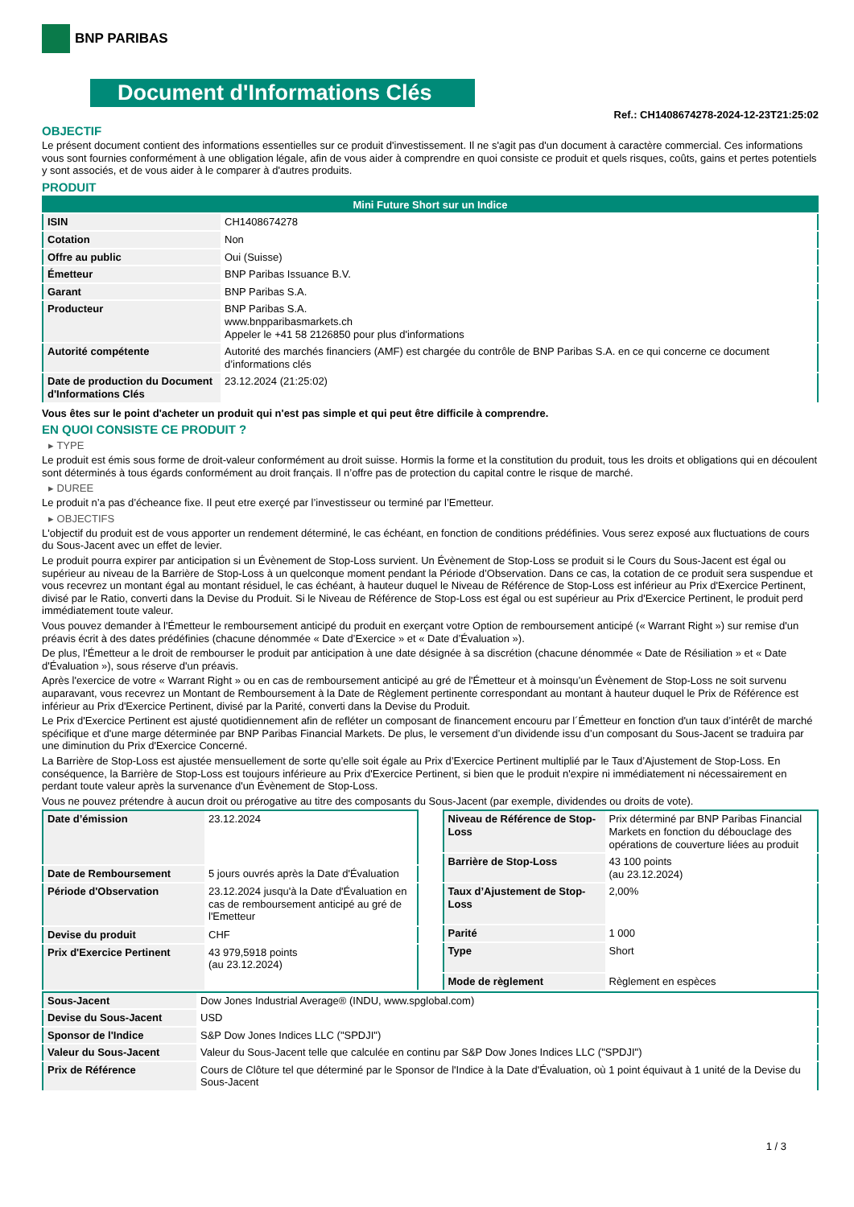BNP PARIBAS
Document d'Informations Clés
Ref.: CH1408674278-2024-12-23T21:25:02
OBJECTIF
Le présent document contient des informations essentielles sur ce produit d'investissement. Il ne s'agit pas d'un document à caractère commercial. Ces informations vous sont fournies conformément à une obligation légale, afin de vous aider à comprendre en quoi consiste ce produit et quels risques, coûts, gains et pertes potentiels y sont associés, et de vous aider à le comparer à d'autres produits.
PRODUIT
| Mini Future Short sur un Indice | |
| ISIN | CH1408674278 |
| Cotation | Non |
| Offre au public | Oui (Suisse) |
| Émetteur | BNP Paribas Issuance B.V. |
| Garant | BNP Paribas S.A. |
| Producteur | BNP Paribas S.A. www.bnpparibasmarkets.ch Appeler le +41 58 2126850 pour plus d'informations |
| Autorité compétente | Autorité des marchés financiers (AMF) est chargée du contrôle de BNP Paribas S.A. en ce qui concerne ce document d’informations clés |
| Date de production du Document d'Informations Clés | 23.12.2024 (21:25:02) |
Vous êtes sur le point d'acheter un produit qui n'est pas simple et qui peut être difficile à comprendre.
EN QUOI CONSISTE CE PRODUIT ?
▸ TYPE
Le produit est émis sous forme de droit-valeur conformément au droit suisse. Hormis la forme et la constitution du produit, tous les droits et obligations qui en découlent sont déterminés à tous égards conformément au droit français. Il n’offre pas de protection du capital contre le risque de marché.
▸ DUREE
Le produit n’a pas d’écheance fixe. Il peut etre exerçé par l’investisseur ou terminé par l’Emetteur.
▸ OBJECTIFS
L'objectif du produit est de vous apporter un rendement déterminé, le cas échéant, en fonction de conditions prédéfinies. Vous serez exposé aux fluctuations de cours du Sous-Jacent avec un effet de levier.
Le produit pourra expirer par anticipation si un Évènement de Stop-Loss survient. Un Évènement de Stop-Loss se produit si le Cours du Sous-Jacent est égal ou supérieur au niveau de la Barrière de Stop-Loss à un quelconque moment pendant la Période d’Observation. Dans ce cas, la cotation de ce produit sera suspendue et vous recevrez un montant égal au montant résiduel, le cas échéant, à hauteur duquel le Niveau de Référence de Stop-Loss est inférieur au Prix d'Exercice Pertinent, divisé par le Ratio, converti dans la Devise du Produit. Si le Niveau de Référence de Stop-Loss est égal ou est supérieur au Prix d'Exercice Pertinent, le produit perd immédiatement toute valeur.
Vous pouvez demander à l'Émetteur le remboursement anticipé du produit en exerçant votre Option de remboursement anticipé (« Warrant Right ») sur remise d'un préavis écrit à des dates prédéfinies (chacune dénommée « Date d’Exercice » et « Date d’Évaluation »).
De plus, l'Émetteur a le droit de rembourser le produit par anticipation à une date désignée à sa discrétion (chacune dénommée « Date de Résiliation » et « Date d'Évaluation »), sous réserve d'un préavis.
Après l'exercice de votre « Warrant Right » ou en cas de remboursement anticipé au gré de l'Émetteur et à moinsqu’un Évènement de Stop-Loss ne soit survenu auparavant, vous recevrez un Montant de Remboursement à la Date de Règlement pertinente correspondant au montant à hauteur duquel le Prix de Référence est inférieur au Prix d'Exercice Pertinent, divisé par la Parité, converti dans la Devise du Produit.
Le Prix d'Exercice Pertinent est ajusté quotidiennement afin de refléter un composant de financement encouru par l´Émetteur en fonction d'un taux d’intérêt de marché spécifique et d'une marge déterminée par BNP Paribas Financial Markets. De plus, le versement d’un dividende issu d’un composant du Sous-Jacent se traduira par une diminution du Prix d'Exercice Concerné.
La Barrière de Stop-Loss est ajustée mensuellement de sorte qu’elle soit égale au Prix d’Exercice Pertinent multiplié par le Taux d’Ajustement de Stop-Loss. En conséquence, la Barrière de Stop-Loss est toujours inférieure au Prix d'Exercice Pertinent, si bien que le produit n'expire ni immédiatement ni nécessairement en perdant toute valeur après la survenance d'un Évènement de Stop-Loss.
Vous ne pouvez prétendre à aucun droit ou prérogative au titre des composants du Sous-Jacent (par exemple, dividendes ou droits de vote).
| Date d’émission | 23.12.2024 |
| Date de Remboursement | 5 jours ouvrés après la Date d'Évaluation |
| Période d'Observation | 23.12.2024 jusqu'à la Date d'Évaluation en cas de remboursement anticipé au gré de l'Emetteur |
| Devise du produit | CHF |
| Prix d'Exercice Pertinent | 43 979,5918 points (au 23.12.2024) |
| Niveau de Référence de Stop-Loss | Prix déterminé par BNP Paribas Financial Markets en fonction du débouclage des opérations de couverture liées au produit |
| Barrière de Stop-Loss | 43 100 points (au 23.12.2024) |
| Taux d’Ajustement de Stop-Loss | 2,00% |
| Parité | 1 000 |
| Type | Short |
| Mode de règlement | Règlement en espèces |
| Sous-Jacent | Dow Jones Industrial Average® (INDU, www.spglobal.com) |
| Devise du Sous-Jacent | USD |
| Sponsor de l'Indice | S&P Dow Jones Indices LLC ("SPDJI") |
| Valeur du Sous-Jacent | Valeur du Sous-Jacent telle que calculée en continu par S&P Dow Jones Indices LLC ("SPDJI") |
| Prix de Référence | Cours de Clôture tel que déterminé par le Sponsor de l'Indice à la Date d'Évaluation, où 1 point équivaut à 1 unité de la Devise du Sous-Jacent |
1 / 3